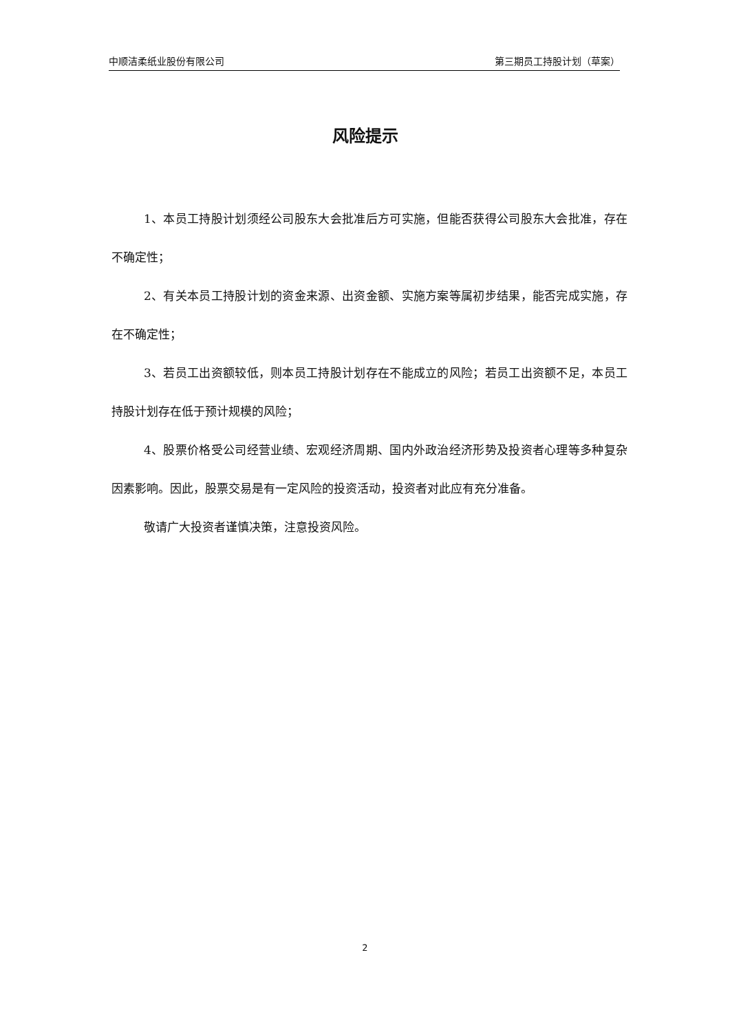中顺洁柔纸业股份有限公司 第三期员工持股计划（草案）
风险提示
1、本员工持股计划须经公司股东大会批准后方可实施，但能否获得公司股东大会批准，存在不确定性；
2、有关本员工持股计划的资金来源、出资金额、实施方案等属初步结果，能否完成实施，存在不确定性；
3、若员工出资额较低，则本员工持股计划存在不能成立的风险；若员工出资额不足，本员工持股计划存在低于预计规模的风险；
4、股票价格受公司经营业绩、宏观经济周期、国内外政治经济形势及投资者心理等多种复杂因素影响。因此，股票交易是有一定风险的投资活动，投资者对此应有充分准备。
敬请广大投资者谨慎决策，注意投资风险。
2